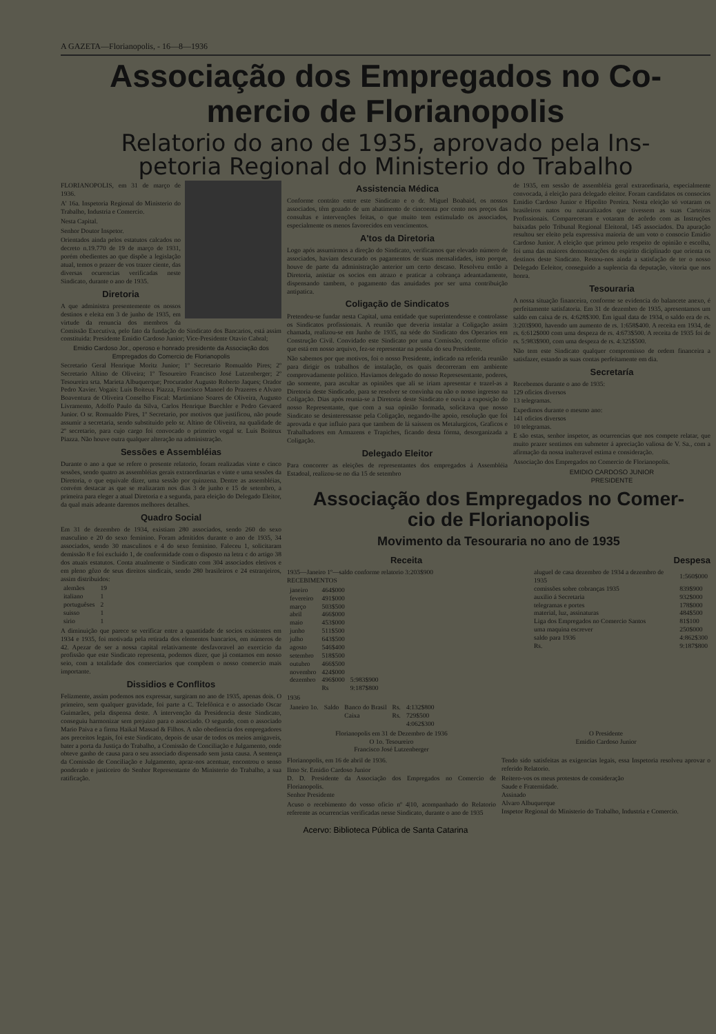A GAZETA—Florianopolis, - 16—8—1936
Associação dos Empregados no Co-
mercio de Florianopolis
Relatorio do ano de 1935, aprovado pela Ins-
petoria Regional do Ministerio do Trabalho
FLORIANOPOLIS, em 31 de março de 1936.
A' 16a. Inspetoria Regional do Ministerio do Trabalho, Industria e Comercio.
Nesta Capital.
Senhor Doutor Inspetor.
Orientados ainda pelos estatutos calcados no decreto n.19.770 de 19 de março de 1931, porém obedientes ao que dispõe a legislação atual, temos o prazer de vos trazer ciente, das diversas ocurencias verificadas neste Sindicato, durante o ano de 1935.
Diretoria
A que administra presentemente os nossos destinos e eleita em 3 de junho de 1935, em virtude da renuncia dos membros da Comissão Executiva, pelo fato da fundação do Sindicato dos Bancarios, está assim constituida: Presidente Emidio Cardoso Junior; Vice-Presidente Otavio Cabral;
Emidio Cardoso Jor., operoso e honrado presidente da Associação dos Empregados do Comercio de Florianopolis
Secretario Geral Henrique Moritz Junior; 1º Secretario Romualdo Pires; 2º Secretario Altino de Oliveira; 1º Tesoureiro Francisco José Lutzenberger; 2º Tesoureira srta. Marieta Albuquerque; Procurador Augusto Roberto Jaques; Orador Pedro Xavier. Vogais: Luís Boiteux Piazza, Francisco Manoel do Prazeres e Alvaro Boaventura de Oliveira Conselho Fiscal: Martimiano Soares de Oliveira, Augusto Livramento, Adolfo Paulo da Silva, Carlos Henrique Buechler e Pedro Gevaerd Junior. O sr. Romualdo Pires, 1º Secretario, por motivos que justificou, não poude assumir a secretaria, sendo substituido pelo sr. Altino de Oliveira, na qualidade de 2º secretario, para cujo cargo foi convocado o primeiro vogal sr. Luís Boiteux Piazza. Não houve outra qualquer alteração na administração.
Sessões e Assembléias
Durante o ano a que se refere o presente relatorio, foram realizadas vinte e cinco sessões, sendo quatro as assembléias gerais extraordinarias e vinte e uma sessões da Diretoria, o que equivale dizer, uma sessão por quinzena. Dentre as assembléias, convém destacar as que se realizaram nos dias 3 de junho e 15 de setembro, a primeira para eleger a atual Diretoria e a segunda, para eleição do Delegado Eleitor, da qual mais adeante daremos melhores detalhes.
Quadro Social
Em 31 de dezembro de 1934, existiam 280 associados, sendo 260 do sexo masculino e 20 do sexo feminino. Foram admitidos durante o ano de 1935, 34 associados, sendo 30 masculinos e 4 do sexo feminino. Faleceu 1, solicitaram demissão 8 e foi excluido 1, de conformidade com o disposto na letra c do artigo 38 dos atuais estatutos. Conta atualmente o Sindicato com 304 associados eletivos e em pleno gôzo de seus direitos sindicais, sendo 280 brasileiros e 24 estranjeiros, assim distribuidos:
| alemães | 19 |
| italiano | 1 |
| portuguêses | 2 |
| suisso | 1 |
| sirio | 1 |
A diminuição que parece se verificar entre a quantidade de socios existentes em 1934 e 1935, foi motivada pela retirada dos elementos bancarios, em números de 42. Apezar de ser a nossa capital relativamente desfavoravel ao exercicio da profissão que este Sindicato representa, podemos dizer, que já contamos em nosso seio, com a totalidade dos comerciarios que compõem o nosso comercio mais importante.
Dissidios e Conflitos
Felizmente, assim podemos nos expressar, surgiram no ano de 1935, apenas dois. O primeiro, sem qualquer gravidade, foi parte a C. Telefônica e o associado Oscar Guimarães, pela dispensa deste. A intervenção da Presidencia deste Sindicato, conseguiu harmonizar sem prejuizo para o associado. O segundo, com o associado Mario Paiva e a firma Haikal Massad & Filhos. A não obediencia dos empregadores aos preceitos legais, foi este Sindicato, depois de usar de todos os meios amigaveis, bater a porta da Justiça do Trabalho, a Comissão de Conciliação e Julgamento, onde obteve ganho de causa para o seu associado dispensado sem justa causa. A sentença da Comissão de Conciliação e Julgamento, apraz-nos acentuar, encontrou o senso ponderado e justiceiro do Senhor Representante do Ministerio do Trabalho, a sua ratificação.
Assistencia Médica
Conforme contráto entre este Sindicato e o dr. Miguel Boabaid, os nossos associados, têm gozado de um abatimento de cincoenta por cento nos preços das consultas e intervenções feitas, o que muito tem estimulado os associados, especialmente os menos favorecidos em vencimentos.
A'tos da Diretoria
Logo após assumirmos a direção do Sindicato, verificamos que elevado número de associados, haviam descurado os pagamentos de suas mensalidades, isto porque, houve de parte da administração anterior um certo descaso. Resolveu então a Diretoria, anistiar os socios em atrazo e praticar a cobrança adeantadamente, dispensando tambem, o pagamento das anuidades por ser uma contribuição antipatica.
Coligação de Sindicatos
Pretendeu-se fundar nesta Capital, uma entidade que superintendesse e controlasse os Sindicatos profissionais. A reunião que deveria instalar a Coligação assim chamada, realizou-se em Junho de 1935, na séde do Sindicato dos Operarios em Construção Civil. Convidado este Sindicato por uma Comissão, conforme oficio que está em nosso arquivo, fez-se representar na pessôa do seu Presidente.
Não sabemos por que motivos, foi o nosso Presidente, indicado na referida reunião para dirigir os trabalhos de instalação, os quais decorreram em ambiente comprovadamente politico. Haviamos delegado do nosso Represesentante, poderes, tão somente, para ascultar as opiniões que ali se iriam apresentar e trazel-as a Diretoria deste Sindicado, para se resolver se convinha ou não o nosso ingresso na Coligação. Dias após reunia-se a Diretoria deste Sindicato e ouvia a exposição do nosso Representante, que com a sua opinião formada, solicitava que nosso Sindicato se desinteressasse pela Coligação, negando-lhe apoio, resolução que foi aprovada e que influio para que tambem de lá saíssem os Metalurgicos, Graficos e Trabalhadores em Armazens e Trapiches, ficando desta fórma, desorganizada a Coligação.
Delegado Eleitor
Para concorrer as eleições de representantes dos empregados á Assembléia Estadoal, realizou-se no dia 15 de setembro
de 1935, em sessão de assembléia geral extraordinaria, especialmente convocada, á eleição para delegado eleitor. Foram candidatos os consocios Emidio Cardoso Junior e Hipolito Pereira. Nesta eleição só votaram os brasileiros natos ou naturalizados que tivessem as suas Carteiras Profissionais. Compareceram e votaram de acôrdo com as Instruções baixadas pelo Tribunal Regional Eleitoral, 145 associados. Da apuração resultou ser eleito pela expressiva maioria de um voto o consocio Emidio Cardoso Junior. A eleição que primou pelo respeito de opinião e escolha, foi uma das maiores demonstrações do espirito diciplinado que orienta os destinos deste Sindicato. Restou-nos ainda a satisfação de ter o nosso Delegado Eeleitor, conseguido a suplencia da deputação, vitoria que nos honra.
Tesouraria
A nossa situação financeira, conforme se evidencia do balancete anexo, é perfeitamente satisfatoria. Em 31 de dezembro de 1935, apresentamos um saldo em caixa de rs. 4:628$300. Em igual data de 1934, o saldo era de rs. 3:203$900, havendo um aumento de rs. 1:658$400. A receita em 1934, de rs. 6:612$000 com uma despeza de rs. 4:673$500. A receita de 1935 foi de rs. 5:983$900, com uma despeza de rs. 4:325$500.
Não tem este Sindicato qualquer compromisso de ordem financeira a satisfazer, estando as suas contas perfeitamente em dia.
Secretaría
Recebemos durante o ano de 1935:
129 oficios diversos
13 telegramas.
Expedimos durante o mesmo ano:
141 oficios diversos
10 telegramas.
E são estas, senhor inspetor, as ocurrencias que nos compete relatar, que muito prazer sentimos em submeter á apreciação valiosa de V. Sa., com a afirmação da nossa inalteravel estima e consideração.
Associação dos Empregados no Comercio de Florianopolis.
EMIDIO CARDOSO JUNIOR
PRESIDENTE
Associação dos Empregados no Comer-
cio de Florianopolis
Movimento da Tesouraria no ano de 1935
Receita
1935—Janeiro 1º—saldo conforme relatorio 3:203$900
RECEBIMENTOS
| janeiro | 464$000 | |
| fevereiro | 491$000 | |
| março | 503$500 | |
| abril | 466$000 | |
| maio | 453$000 | |
| junho | 511$500 | |
| julho | 643$500 | |
| agosto | 546$400 | |
| setembro | 518$500 | |
| outubro | 466$500 | |
| novembro | 424$000 | |
| dezembro | 496$000 | 5:983$900 |
| | Rs | 9:187$800 |
Despesa
| aluguel de casa dezembro de 1934 a dezembro de 1935 | 1:560$000 |
| comissões sobre cobranças 1935 | 839$900 |
| auxilio á Secretaria | 932$000 |
| telegramas e portes | 178$000 |
| material, luz, assinaturas | 484$500 |
| Liga dos Empregados no Comercio Santos | 81$100 |
| uma maquina escrever | 250$000 |
| saldo para 1936 | 4:862$300 |
| Rs. | 9:187$800 |
1936
| Janeiro 1o. | Saldo | Banco do Brasil | Rs. | 4:132$800 |
| | | Caixa | Rs. | 729$500 |
| | | | | 4:062$300 |
Florianopolis em 31 de Dezembro de 1936
O 1o. Tesoureiro
Francisco José Lutzenberger
O Presidente
Emidio Cardoso Junior
Florianopolis, em 16 de abril de 1936.
Ilmo Sr. Emidio Cardoso Junior
D. D. Presidente da Associação dos Empregados no Comercio de Florianopolis.
Senhor Presidente
Acuso o recebimento do vosso oficio nº 4|10, acompanhado do Relatorio referente as ocurrencias verificadas nesse Sindicato, durante o ano de 1935
Tendo sido satisfeitas as exigencias legais, essa Inspetoria resolveu aprovar o referido Relatorio.
Reitero-vos os meus protestos de consideração
Saude e Fraternidade.
Assinado
Alvaro Albuquerque
Inspetor Regional do Ministerio do Trabalho, Industria e Comercio.
Acervo: Biblioteca Pública de Santa Catarina